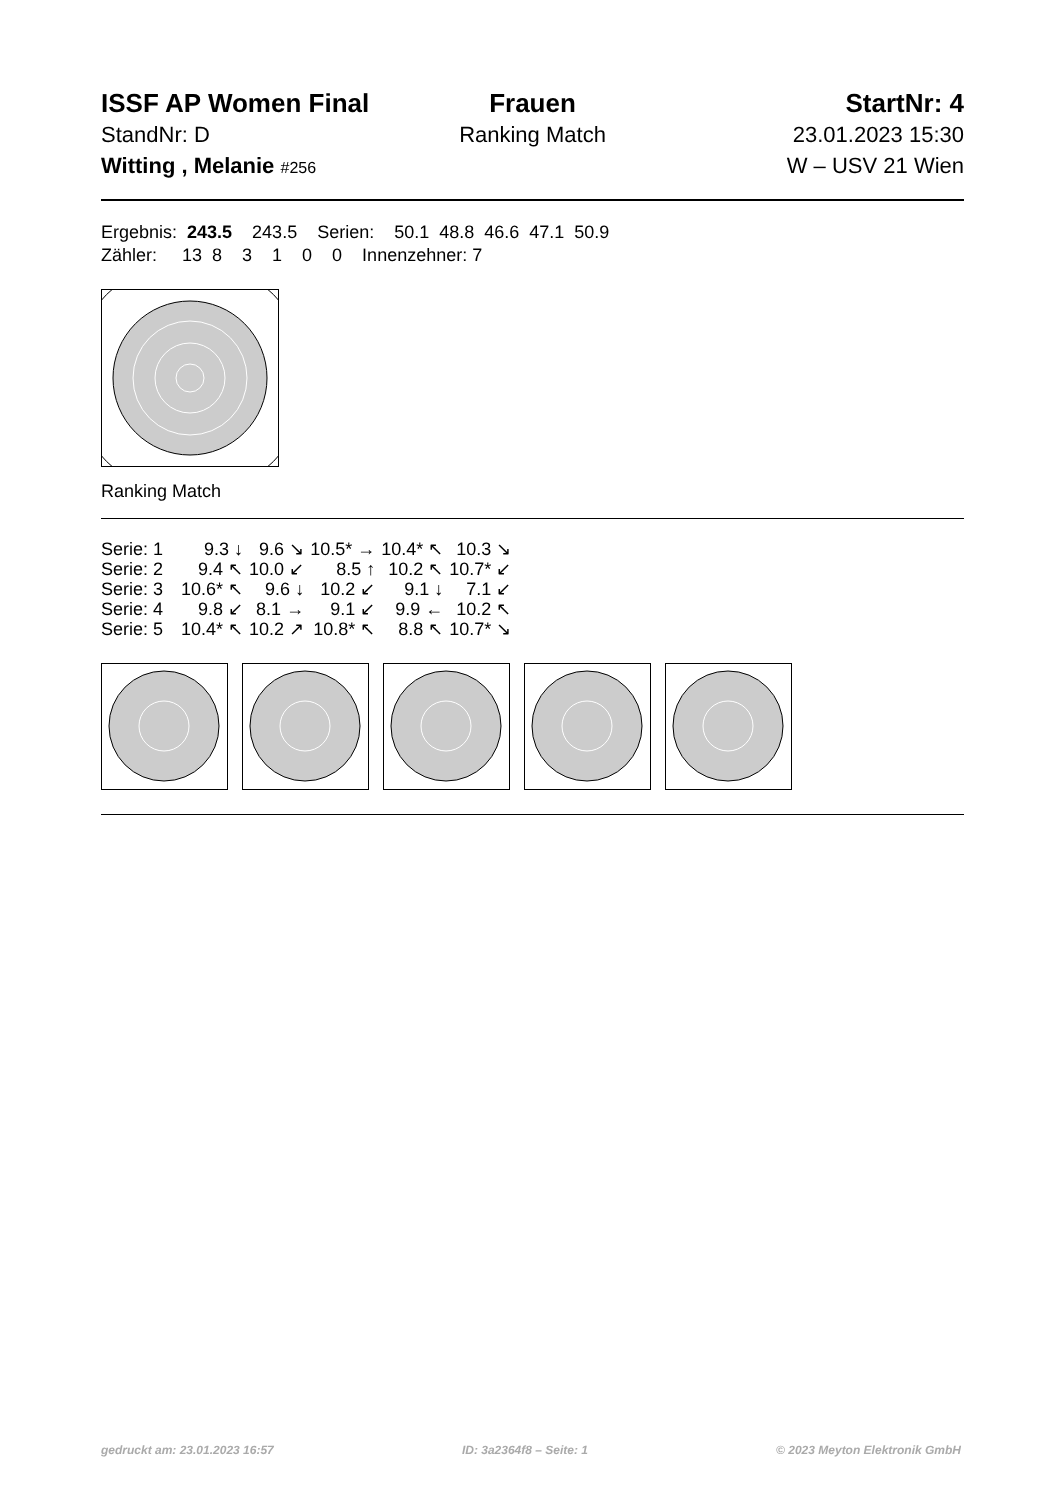ISSF AP Women Final Frauen StartNr: 4
StandNr: D Ranking Match 23.01.2023 15:30
Witting , Melanie #256
W – USV 21 Wien
Ergebnis: 243.5 243.5 Serien: 50.1 48.8 46.6 47.1 50.9 Zähler: 13 8 3 1 0 0 Innenzehner: 7
Ranking Match
| Serie: 1 | 9.3 ↓ | 9.6 ↘ | 10.5* → | 10.4* ↖ | 10.3 ↘ |
| Serie: 2 | 9.4 ↖ | 10.0 ↙ | 8.5 ↑ | 10.2 ↖ | 10.7* ↙ |
| Serie: 3 | 10.6* ↖ | 9.6 ↓ | 10.2 ↙ | 9.1 ↓ | 7.1 ↙ |
| Serie: 4 | 9.8 ↙ | 8.1 → | 9.1 ↙ | 9.9 ← | 10.2 ↖ |
| Serie: 5 | 10.4* ↖ | 10.2 ↗ | 10.8* ↖ | 8.8 ↖ | 10.7* ↘ |
gedruckt am: 23.01.2023 16:57 ID: 3a2364f8 – Seite: 1 © 2023 Meyton Elektronik GmbH